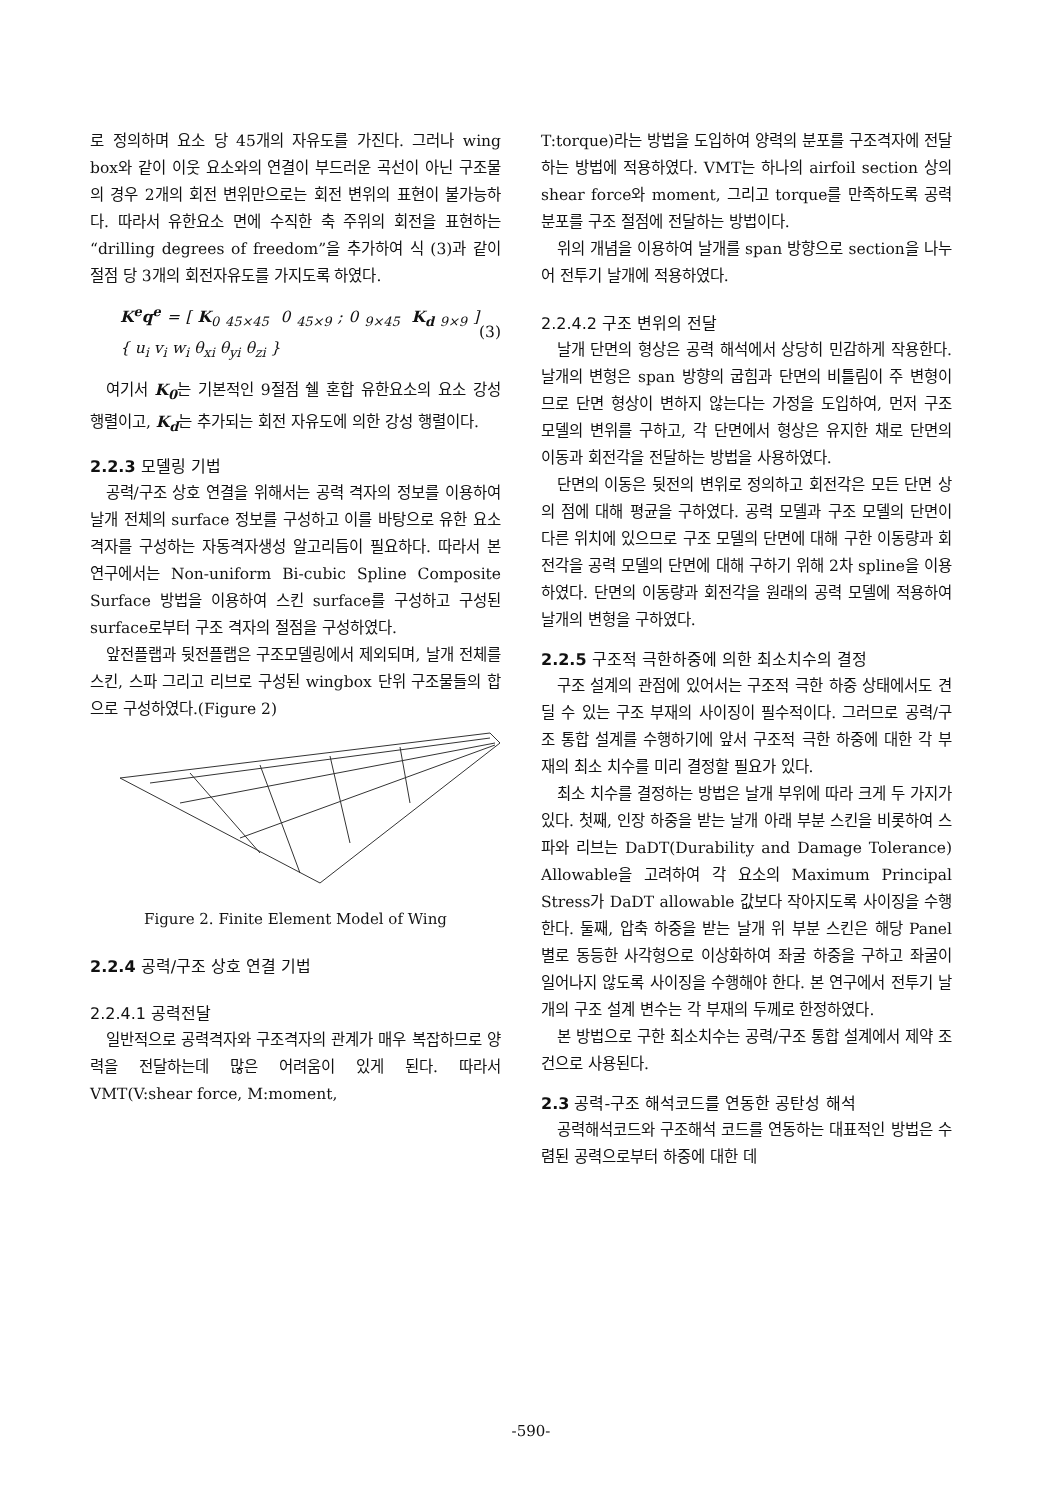로 정의하며 요소 당 45개의 자유도를 가진다. 그러나 wing box와 같이 이웃 요소와의 연결이 부드러운 곡선이 아닌 구조물의 경우 2개의 회전 변위만으로는 회전 변위의 표현이 불가능하다. 따라서 유한요소 면에 수직한 축 주위의 회전을 표현하는 “drilling degrees of freedom”을 추가하여 식 (3)과 같이 절점 당 3개의 회전자유도를 가지도록 하였다.
K<sup>e</sup>q<sup>e</sup> = [ K<sub>0</sub> <sub>45×45</sub> 0 <sub>45×9</sub> ; 0 <sub>9×45</sub> K<sub>d</sub> <sub>9×9</sub> ] { u<sub>i</sub> v<sub>i</sub> w<sub>i</sub> θ<sub>xi</sub> θ<sub>yi</sub> θ<sub>zi</sub> } (3)
여기서 K<sub>0</sub>는 기본적인 9절점 쉘 혼합 유한요소의 요소 강성 행렬이고, K<sub>d</sub>는 추가되는 회전 자유도에 의한 강성 행렬이다.
2.2.3 모델링 기법
공력/구조 상호 연결을 위해서는 공력 격자의 정보를 이용하여 날개 전체의 surface 정보를 구성하고 이를 바탕으로 유한 요소 격자를 구성하는 자동격자생성 알고리듬이 필요하다. 따라서 본 연구에서는 Non-uniform Bi-cubic Spline Composite Surface 방법을 이용하여 스킨 surface를 구성하고 구성된 surface로부터 구조 격자의 절점을 구성하였다.
앞전플랩과 뒷전플랩은 구조모델링에서 제외되며, 날개 전체를 스킨, 스파 그리고 리브로 구성된 wingbox 단위 구조물들의 합으로 구성하였다.(Figure 2)
Figure 2. Finite Element Model of Wing
2.2.4 공력/구조 상호 연결 기법
2.2.4.1 공력전달
일반적으로 공력격자와 구조격자의 관계가 매우 복잡하므로 양력을 전달하는데 많은 어려움이 있게 된다. 따라서 VMT(V:shear force, M:moment,
T:torque)라는 방법을 도입하여 양력의 분포를 구조격자에 전달하는 방법에 적용하였다. VMT는 하나의 airfoil section 상의 shear force와 moment, 그리고 torque를 만족하도록 공력 분포를 구조 절점에 전달하는 방법이다.
위의 개념을 이용하여 날개를 span 방향으로 section을 나누어 전투기 날개에 적용하였다.
2.2.4.2 구조 변위의 전달
날개 단면의 형상은 공력 해석에서 상당히 민감하게 작용한다. 날개의 변형은 span 방향의 굽힘과 단면의 비틀림이 주 변형이므로 단면 형상이 변하지 않는다는 가정을 도입하여, 먼저 구조 모델의 변위를 구하고, 각 단면에서 형상은 유지한 채로 단면의 이동과 회전각을 전달하는 방법을 사용하였다.
단면의 이동은 뒷전의 변위로 정의하고 회전각은 모든 단면 상의 점에 대해 평균을 구하였다. 공력 모델과 구조 모델의 단면이 다른 위치에 있으므로 구조 모델의 단면에 대해 구한 이동량과 회전각을 공력 모델의 단면에 대해 구하기 위해 2차 spline을 이용하였다. 단면의 이동량과 회전각을 원래의 공력 모델에 적용하여 날개의 변형을 구하였다.
2.2.5 구조적 극한하중에 의한 최소치수의 결정
구조 설계의 관점에 있어서는 구조적 극한 하중 상태에서도 견딜 수 있는 구조 부재의 사이징이 필수적이다. 그러므로 공력/구조 통합 설계를 수행하기에 앞서 구조적 극한 하중에 대한 각 부재의 최소 치수를 미리 결정할 필요가 있다.
최소 치수를 결정하는 방법은 날개 부위에 따라 크게 두 가지가 있다. 첫째, 인장 하중을 받는 날개 아래 부분 스킨을 비롯하여 스파와 리브는 DaDT(Durability and Damage Tolerance) Allowable을 고려하여 각 요소의 Maximum Principal Stress가 DaDT allowable 값보다 작아지도록 사이징을 수행한다. 둘째, 압축 하중을 받는 날개 위 부분 스킨은 해당 Panel 별로 동등한 사각형으로 이상화하여 좌굴 하중을 구하고 좌굴이 일어나지 않도록 사이징을 수행해야 한다. 본 연구에서 전투기 날개의 구조 설계 변수는 각 부재의 두께로 한정하였다.
본 방법으로 구한 최소치수는 공력/구조 통합 설계에서 제약 조건으로 사용된다.
2.3 공력-구조 해석코드를 연동한 공탄성 해석
공력해석코드와 구조해석 코드를 연동하는 대표적인 방법은 수렴된 공력으로부터 하중에 대한 데
-590-